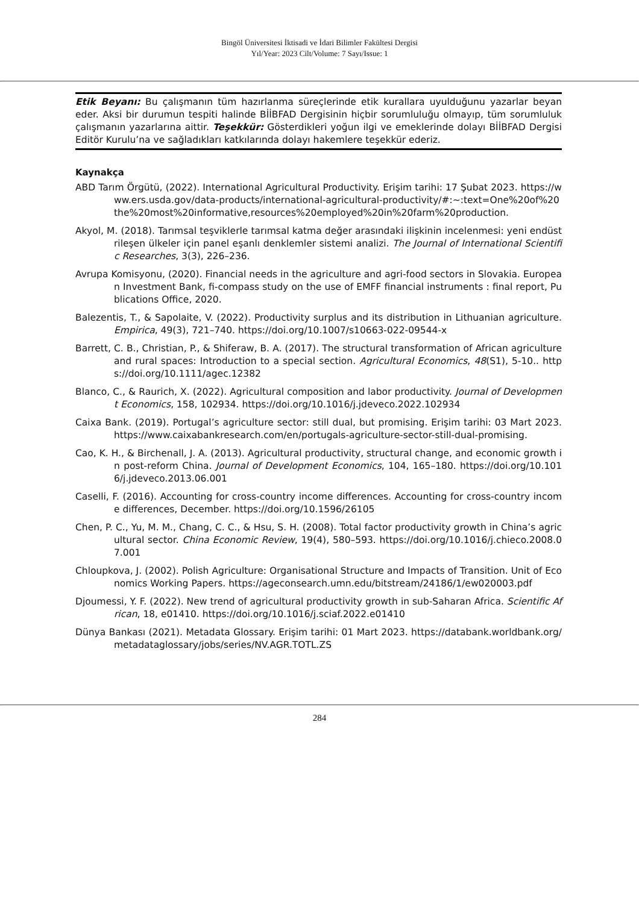Bingöl Üniversitesi İktisadi ve İdari Bilimler Fakültesi Dergisi
Yıl/Year: 2023 Cilt/Volume: 7 Sayı/Issue: 1
Etik Beyanı: Bu çalışmanın tüm hazırlanma süreçlerinde etik kurallara uyulduğunu yazarlar beyan eder. Aksi bir durumun tespiti halinde BİİBFAD Dergisinin hiçbir sorumluluğu olmayıp, tüm sorumluluk çalışmanın yazarlarına aittir. Teşekkür: Gösterdikleri yoğun ilgi ve emeklerinde dolayı BİİBFAD Dergisi Editör Kurulu’na ve sağladıkları katkılarında dolayı hakemlere teşekkür ederiz.
Kaynakça
ABD Tarım Örgütü, (2022). International Agricultural Productivity. Erişim tarihi: 17 Şubat 2023. https://www.ers.usda.gov/data-products/international-agricultural-productivity/#:~:text=One%20of%20the%20most%20informative,resources%20employed%20in%20farm%20production.
Akyol, M. (2018). Tarımsal teşviklerle tarımsal katma değer arasındaki ilişkinin incelenmesi: yeni endüstrileşen ülkeler için panel eşanlı denklemler sistemi analizi. The Journal of International Scientific Researches, 3(3), 226–236.
Avrupa Komisyonu, (2020). Financial needs in the agriculture and agri-food sectors in Slovakia. European Investment Bank, fi-compass study on the use of EMFF financial instruments : final report, Publications Office, 2020.
Balezentis, T., & Sapolaite, V. (2022). Productivity surplus and its distribution in Lithuanian agriculture. Empirica, 49(3), 721–740. https://doi.org/10.1007/s10663-022-09544-x
Barrett, C. B., Christian, P., & Shiferaw, B. A. (2017). The structural transformation of African agriculture and rural spaces: Introduction to a special section. Agricultural Economics, 48(S1), 5-10.. https://doi.org/10.1111/agec.12382
Blanco, C., & Raurich, X. (2022). Agricultural composition and labor productivity. Journal of Development Economics, 158, 102934. https://doi.org/10.1016/j.jdeveco.2022.102934
Caixa Bank. (2019). Portugal’s agriculture sector: still dual, but promising. Erişim tarihi: 03 Mart 2023. https://www.caixabankresearch.com/en/portugals-agriculture-sector-still-dual-promising.
Cao, K. H., & Birchenall, J. A. (2013). Agricultural productivity, structural change, and economic growth in post-reform China. Journal of Development Economics, 104, 165–180. https://doi.org/10.1016/j.jdeveco.2013.06.001
Caselli, F. (2016). Accounting for cross-country income differences. Accounting for cross-country income differences, December. https://doi.org/10.1596/26105
Chen, P. C., Yu, M. M., Chang, C. C., & Hsu, S. H. (2008). Total factor productivity growth in China’s agricultural sector. China Economic Review, 19(4), 580–593. https://doi.org/10.1016/j.chieco.2008.07.001
Chloupkova, J. (2002). Polish Agriculture: Organisational Structure and Impacts of Transition. Unit of Economics Working Papers. https://ageconsearch.umn.edu/bitstream/24186/1/ew020003.pdf
Djoumessi, Y. F. (2022). New trend of agricultural productivity growth in sub-Saharan Africa. Scientific African, 18, e01410. https://doi.org/10.1016/j.sciaf.2022.e01410
Dünya Bankası (2021). Metadata Glossary. Erişim tarihi: 01 Mart 2023. https://databank.worldbank.org/metadataglossary/jobs/series/NV.AGR.TOTL.ZS
284